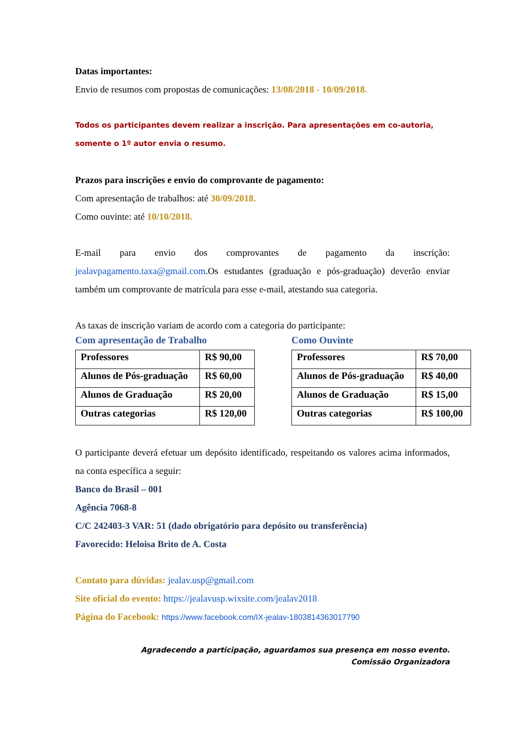Datas importantes:
Envio de resumos com propostas de comunicações: 13/08/2018 - 10/09/2018.
Todos os participantes devem realizar a inscrição. Para apresentações em co-autoria, somente o 1º autor envia o resumo.
Prazos para inscrições e envio do comprovante de pagamento:
Com apresentação de trabalhos: até 30/09/2018.
Como ouvinte: até 10/10/2018.
E-mail para envio dos comprovantes de pagamento da inscrição: jealavpagamento.taxa@gmail.com.Os estudantes (graduação e pós-graduação) deverão enviar também um comprovante de matrícula para esse e-mail, atestando sua categoria.
As taxas de inscrição variam de acordo com a categoria do participante:
Com apresentação de Trabalho
| Professores | R$ 90,00 |
| Alunos de Pós-graduação | R$ 60,00 |
| Alunos de Graduação | R$ 20,00 |
| Outras categorias | R$ 120,00 |
Como Ouvinte
| Professores | R$ 70,00 |
| Alunos de Pós-graduação | R$ 40,00 |
| Alunos de Graduação | R$ 15,00 |
| Outras categorias | R$ 100,00 |
O participante deverá efetuar um depósito identificado, respeitando os valores acima informados, na conta específica a seguir:
Banco do Brasil – 001
Agência 7068-8
C/C 242403-3 VAR: 51 (dado obrigatório para depósito ou transferência)
Favorecido: Heloisa Brito de A. Costa
Contato para dúvidas: jealav.usp@gmail.com
Site oficial do evento: https://jealavusp.wixsite.com/jealav2018
Página do Facebook: https://www.facebook.com/IX-jealav-1803814363017790
Agradecendo a participação, aguardamos sua presença em nosso evento.
Comissão Organizadora